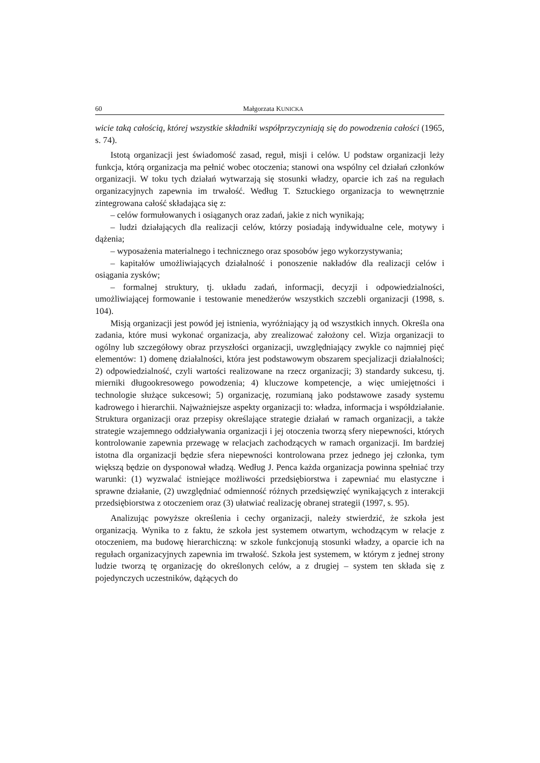60 Małgorzata KUNICKA
wicie taką całością, której wszystkie składniki współprzyczyniają się do powodzenia całości (1965, s. 74).
Istotą organizacji jest świadomość zasad, reguł, misji i celów. U podstaw organizacji leży funkcja, którą organizacja ma pełnić wobec otoczenia; stanowi ona wspólny cel działań członków organizacji. W toku tych działań wytwarzają się stosunki władzy, oparcie ich zaś na regułach organizacyjnych zapewnia im trwałość. Według T. Sztuckiego organizacja to wewnętrznie zintegrowana całość składająca się z:
– celów formułowanych i osiąganych oraz zadań, jakie z nich wynikają;
– ludzi działających dla realizacji celów, którzy posiadają indywidualne cele, motywy i dążenia;
– wyposażenia materialnego i technicznego oraz sposobów jego wykorzystywania;
– kapitałów umożliwiających działalność i ponoszenie nakładów dla realizacji celów i osiągania zysków;
– formalnej struktury, tj. układu zadań, informacji, decyzji i odpowiedzialności, umożliwiającej formowanie i testowanie menedżerów wszystkich szczebli organizacji (1998, s. 104).
Misją organizacji jest powód jej istnienia, wyróżniający ją od wszystkich innych. Określa ona zadania, które musi wykonać organizacja, aby zrealizować założony cel. Wizja organizacji to ogólny lub szczegółowy obraz przyszłości organizacji, uwzględniający zwykle co najmniej pięć elementów: 1) domenę działalności, która jest podstawowym obszarem specjalizacji działalności; 2) odpowiedzialność, czyli wartości realizowane na rzecz organizacji; 3) standardy sukcesu, tj. mierniki długookresowego powodzenia; 4) kluczowe kompetencje, a więc umiejętności i technologie służące sukcesowi; 5) organizację, rozumianą jako podstawowe zasady systemu kadrowego i hierarchii. Najważniejsze aspekty organizacji to: władza, informacja i współdziałanie. Struktura organizacji oraz przepisy określające strategie działań w ramach organizacji, a także strategie wzajemnego oddziaływania organizacji i jej otoczenia tworzą sfery niepewności, których kontrolowanie zapewnia przewagę w relacjach zachodzących w ramach organizacji. Im bardziej istotna dla organizacji będzie sfera niepewności kontrolowana przez jednego jej członka, tym większą będzie on dysponował władzą. Według J. Penca każda organizacja powinna spełniać trzy warunki: (1) wyzwalać istniejące możliwości przedsiębiorstwa i zapewniać mu elastyczne i sprawne działanie, (2) uwzględniać odmienność różnych przedsięwzięć wynikających z interakcji przedsiębiorstwa z otoczeniem oraz (3) ułatwiać realizację obranej strategii (1997, s. 95).
Analizując powyższe określenia i cechy organizacji, należy stwierdzić, że szkoła jest organizacją. Wynika to z faktu, że szkoła jest systemem otwartym, wchodzącym w relacje z otoczeniem, ma budowę hierarchiczną: w szkole funkcjonują stosunki władzy, a oparcie ich na regułach organizacyjnych zapewnia im trwałość. Szkoła jest systemem, w którym z jednej strony ludzie tworzą tę organizację do określonych celów, a z drugiej – system ten składa się z pojedynczych uczestników, dążących do